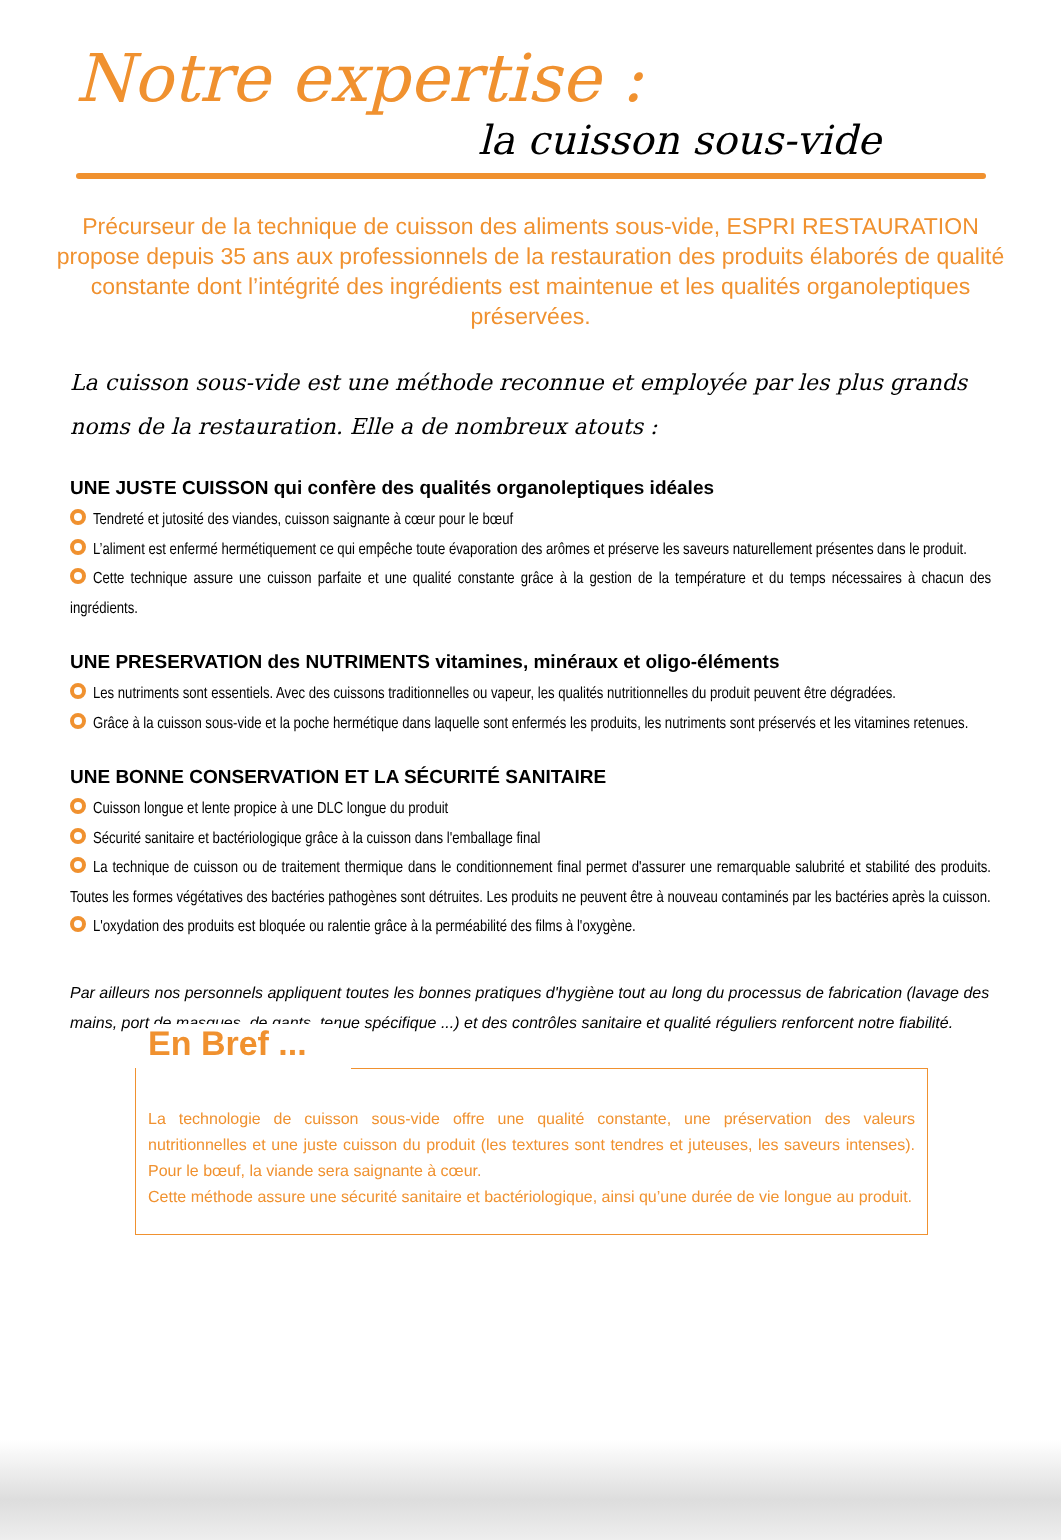Notre expertise :
la cuisson sous-vide
Précurseur de la technique de cuisson des aliments sous-vide, ESPRI RESTAURATION propose depuis 35 ans aux professionnels de la restauration des produits élaborés de qualité constante dont l’intégrité des ingrédients est maintenue et les qualités organoleptiques préservées.
La cuisson sous-vide est une méthode reconnue et employée par les plus grands noms de la restauration. Elle a de nombreux atouts :
UNE JUSTE CUISSON qui confère des qualités organoleptiques idéales
Tendreté et jutosité des viandes, cuisson saignante à cœur pour le bœuf
L’aliment est enfermé hermétiquement ce qui empêche toute évaporation des arômes et préserve les saveurs naturellement présentes dans le produit.
Cette technique assure une cuisson parfaite et une qualité constante grâce à la gestion de la température et du temps nécessaires à chacun des ingrédients.
UNE PRESERVATION des NUTRIMENTS vitamines, minéraux et oligo-éléments
Les nutriments sont essentiels. Avec des cuissons traditionnelles ou vapeur, les qualités nutritionnelles du produit peuvent être dégradées.
Grâce à la cuisson sous-vide et la poche hermétique dans laquelle sont enfermés les produits, les nutriments sont préservés et les vitamines retenues.
UNE BONNE CONSERVATION ET LA SÉCURITÉ SANITAIRE
Cuisson longue et lente propice à une DLC longue du produit
Sécurité sanitaire et bactériologique grâce à la cuisson dans l'emballage final
La technique de cuisson ou de traitement thermique dans le conditionnement final permet d'assurer une remarquable salubrité et stabilité des produits. Toutes les formes végétatives des bactéries pathogènes sont détruites. Les produits ne peuvent être à nouveau contaminés par les bactéries après la cuisson.
L'oxydation des produits est bloquée ou ralentie grâce à la perméabilité des films à l'oxygène.
Par ailleurs nos personnels appliquent toutes les bonnes pratiques d'hygiène tout au long du processus de fabrication (lavage des mains, port de masques, de gants, tenue spécifique ...) et des contrôles sanitaire et qualité réguliers renforcent notre fiabilité.
En Bref ...
La technologie de cuisson sous-vide offre une qualité constante, une préservation des valeurs nutritionnelles et une juste cuisson du produit (les textures sont tendres et juteuses, les saveurs intenses). Pour le bœuf, la viande sera saignante à cœur.
Cette méthode assure une sécurité sanitaire et bactériologique, ainsi qu’une durée de vie longue au produit.